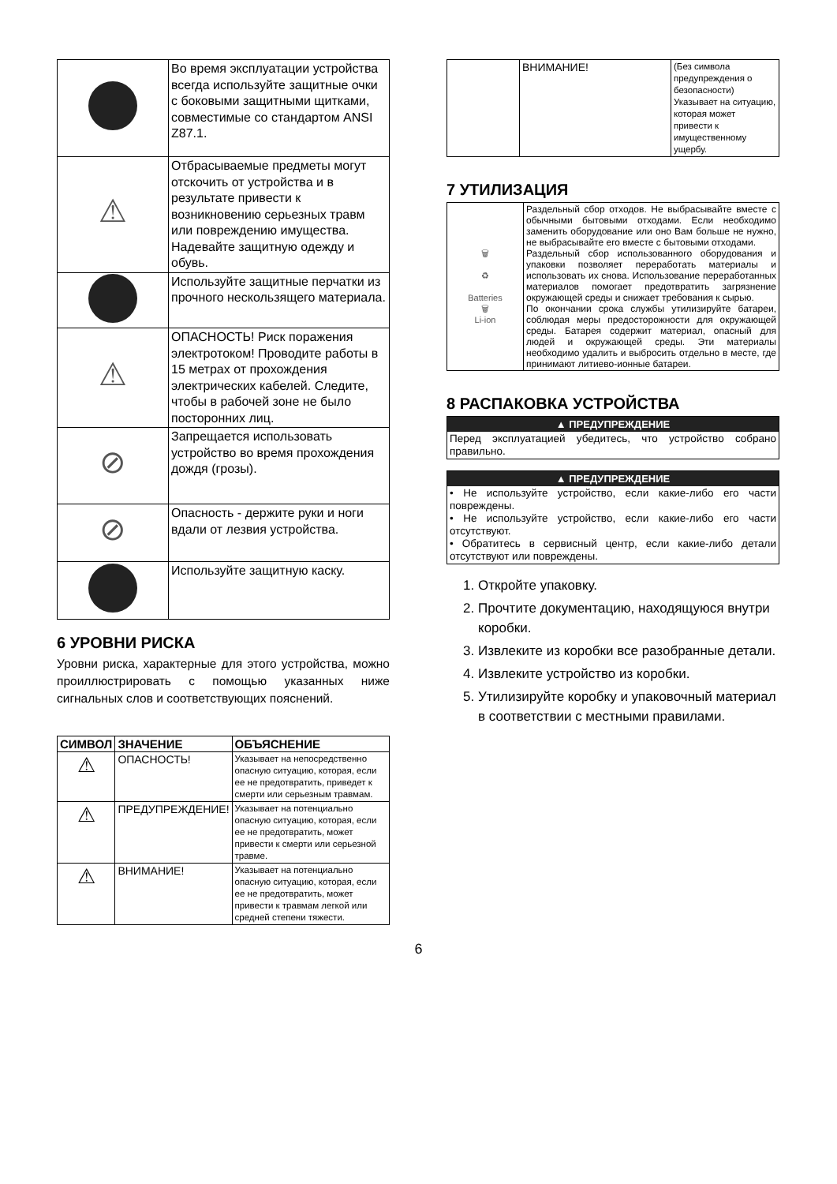| | Во время эксплуатации устройства всегда используйте защитные очки с боковыми защитными щитками, совместимые со стандартом ANSI Z87.1. |
| ⚠ | Отбрасываемые предметы могут отскочить от устройства и в результате привести к возникновению серьезных травм или повреждению имущества. Надевайте защитную одежду и обувь. |
| | Используйте защитные перчатки из прочного нескользящего материала. |
| ⚠ | ОПАСНОСТЬ! Риск поражения электротоком! Проводите работы в 15 метрах от прохождения электрических кабелей. Следите, чтобы в рабочей зоне не было посторонних лиц. |
| ⊘ | Запрещается использовать устройство во время прохождения дождя (грозы). |
| ⊘ | Опасность - держите руки и ноги вдали от лезвия устройства. |
| | Используйте защитную каску. |
6 УРОВНИ РИСКА
Уровни риска, характерные для этого устройства, можно проиллюстрировать с помощью указанных ниже сигнальных слов и соответствующих пояснений.
| СИМВОЛ | ЗНАЧЕНИЕ | ОБЪЯСНЕНИЕ |
| --- | --- | --- |
| ⚠ | ОПАСНОСТЬ! | Указывает на непосредственно опасную ситуацию, которая, если ее не предотвратить, приведет к смерти или серьезным травмам. |
| ⚠ | ПРЕДУПРЕЖДЕНИЕ! | Указывает на потенциально опасную ситуацию, которая, если ее не предотвратить, может привести к смерти или серьезной травме. |
| ⚠ | ВНИМАНИЕ! | Указывает на потенциально опасную ситуацию, которая, если ее не предотвратить, может привести к травмам легкой или средней степени тяжести. |
| | ВНИМАНИЕ! | (Без символа предупреждения о безопасности) Указывает на ситуацию, которая может привести к имущественному ущербу. |
7 УТИЛИЗАЦИЯ
| 🗑 ♻ Batteries 🗑 Li-ion | Раздельный сбор отходов. Не выбрасывайте вместе с обычными бытовыми отходами. Если необходимо заменить оборудование или оно Вам больше не нужно, не выбрасывайте его вместе с бытовыми отходами. Раздельный сбор использованного оборудования и упаковки позволяет переработать материалы и использовать их снова. Использование переработанных материалов помогает предотвратить загрязнение окружающей среды и снижает требования к сырью. По окончании срока службы утилизируйте батареи, соблюдая меры предосторожности для окружающей среды. Батарея содержит материал, опасный для людей и окружающей среды. Эти материалы необходимо удалить и выбросить отдельно в месте, где принимают литиево-ионные батареи. |
8 РАСПАКОВКА УСТРОЙСТВА
▲ ПРЕДУПРЕЖДЕНИЕ
Перед эксплуатацией убедитесь, что устройство собрано правильно.
▲ ПРЕДУПРЕЖДЕНИЕ
• Не используйте устройство, если какие-либо его части повреждены.
• Не используйте устройство, если какие-либо его части отсутствуют.
• Обратитесь в сервисный центр, если какие-либо детали отсутствуют или повреждены.
1. Откройте упаковку.
2. Прочтите документацию, находящуюся внутри коробки.
3. Извлеките из коробки все разобранные детали.
4. Извлеките устройство из коробки.
5. Утилизируйте коробку и упаковочный материал в соответствии с местными правилами.
6